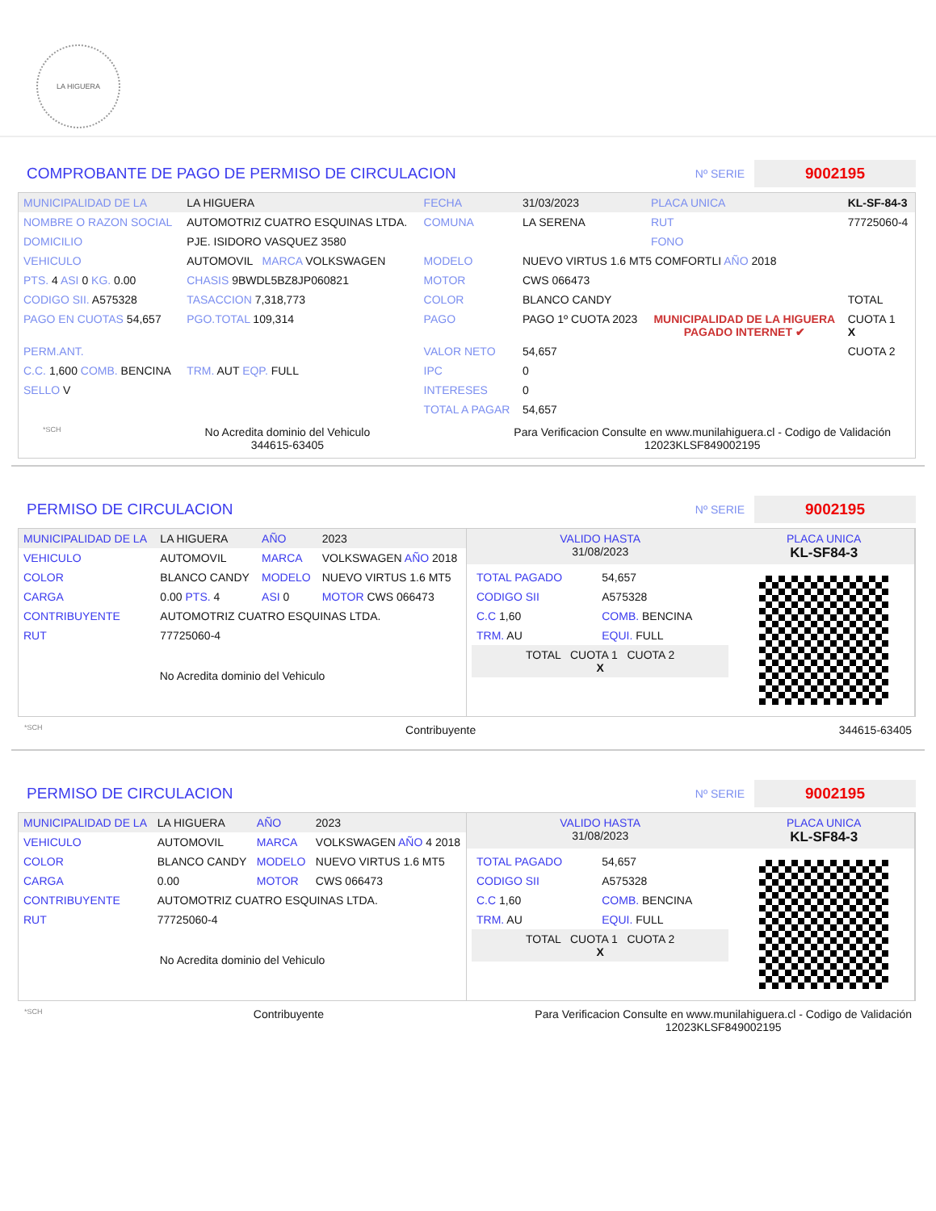LA HIGUERA
COMPROBANTE DE PAGO DE PERMISO DE CIRCULACION
Nº SERIE 9002195
| MUNICIPALIDAD DE LA | LA HIGUERA | FECHA | 31/03/2023 | PLACA UNICA | KL-SF-84-3 |
| NOMBRE O RAZON SOCIAL | AUTOMOTRIZ CUATRO ESQUINAS LTDA. | COMUNA | LA SERENA | RUT | 77725060-4 |
| DOMICILIO | PJE. ISIDORO VASQUEZ 3580 | | | FONO | |
| VEHICULO | AUTOMOVIL MARCA VOLKSWAGEN | MODELO | NUEVO VIRTUS 1.6 MT5 COMFORTLI AÑO 2018 | | |
| PTS. 4 ASI 0 KG. 0.00 | CHASIS 9BWDL5BZ8JP060821 | MOTOR | CWS 066473 | | |
| CODIGO SII. A575328 | TASACCION 7,318,773 | COLOR | BLANCO CANDY | | TOTAL |
| PAGO EN CUOTAS 54,657 | PGO.TOTAL 109,314 | PAGO | PAGO 1º CUOTA 2023 | MUNICIPALIDAD DE LA HIGUERA PAGADO INTERNET ✔ | CUOTA 1 X |
| PERM.ANT. | | VALOR NETO | 54,657 | | CUOTA 2 |
| C.C. 1,600 COMB. BENCINA | TRM. AUT EQP. FULL | IPC | 0 | | |
| SELLO V | | INTERESES | 0 | | |
| | | TOTAL A PAGAR | 54,657 | | |
*SCH No Acredita dominio del Vehiculo
344615-63405 Para Verificacion Consulte en www.munilahiguera.cl - Codigo de Validación
12023KLSF849002195
PERMISO DE CIRCULACION
Nº SERIE 9002195
| MUNICIPALIDAD DE LA | LA HIGUERA | AÑO | 2023 |
| VEHICULO | AUTOMOVIL | MARCA | VOLKSWAGEN AÑO 2018 |
| COLOR | BLANCO CANDY | MODELO | NUEVO VIRTUS 1.6 MT5 |
| CARGA | 0.00 PTS. 4 | ASI 0 | MOTOR CWS 066473 |
| CONTRIBUYENTE | AUTOMOTRIZ CUATRO ESQUINAS LTDA. | | |
| RUT | 77725060-4 | | |
| No Acredita dominio del Vehiculo | | | |
| VALIDO HASTA 31/08/2023 | PLACA UNICA KL-SF84-3 |
| / TOTAL PAGADO / 54,657 / / CODIGO SII / A575328 / / C.C 1,60 / COMB. BENCINA / / TRM. AU / EQUI. FULL / / TOTAL CUOTA 1 CUOTA 2 X / / | |
*SCH Contribuyente 344615-63405
PERMISO DE CIRCULACION
Nº SERIE 9002195
| MUNICIPALIDAD DE LA | LA HIGUERA | AÑO | 2023 |
| VEHICULO | AUTOMOVIL | MARCA | VOLKSWAGEN AÑO 4 2018 |
| COLOR | BLANCO CANDY | MODELO | NUEVO VIRTUS 1.6 MT5 |
| CARGA | 0.00 | MOTOR | CWS 066473 |
| CONTRIBUYENTE | AUTOMOTRIZ CUATRO ESQUINAS LTDA. | | |
| RUT | 77725060-4 | | |
| No Acredita dominio del Vehiculo | | | |
| VALIDO HASTA 31/08/2023 | PLACA UNICA KL-SF84-3 |
| / TOTAL PAGADO / 54,657 / / CODIGO SII / A575328 / / C.C 1,60 / COMB. BENCINA / / TRM. AU / EQUI. FULL / / TOTAL CUOTA 1 CUOTA 2 X / / | |
*SCH Contribuyente Para Verificacion Consulte en www.munilahiguera.cl - Codigo de Validación
12023KLSF849002195